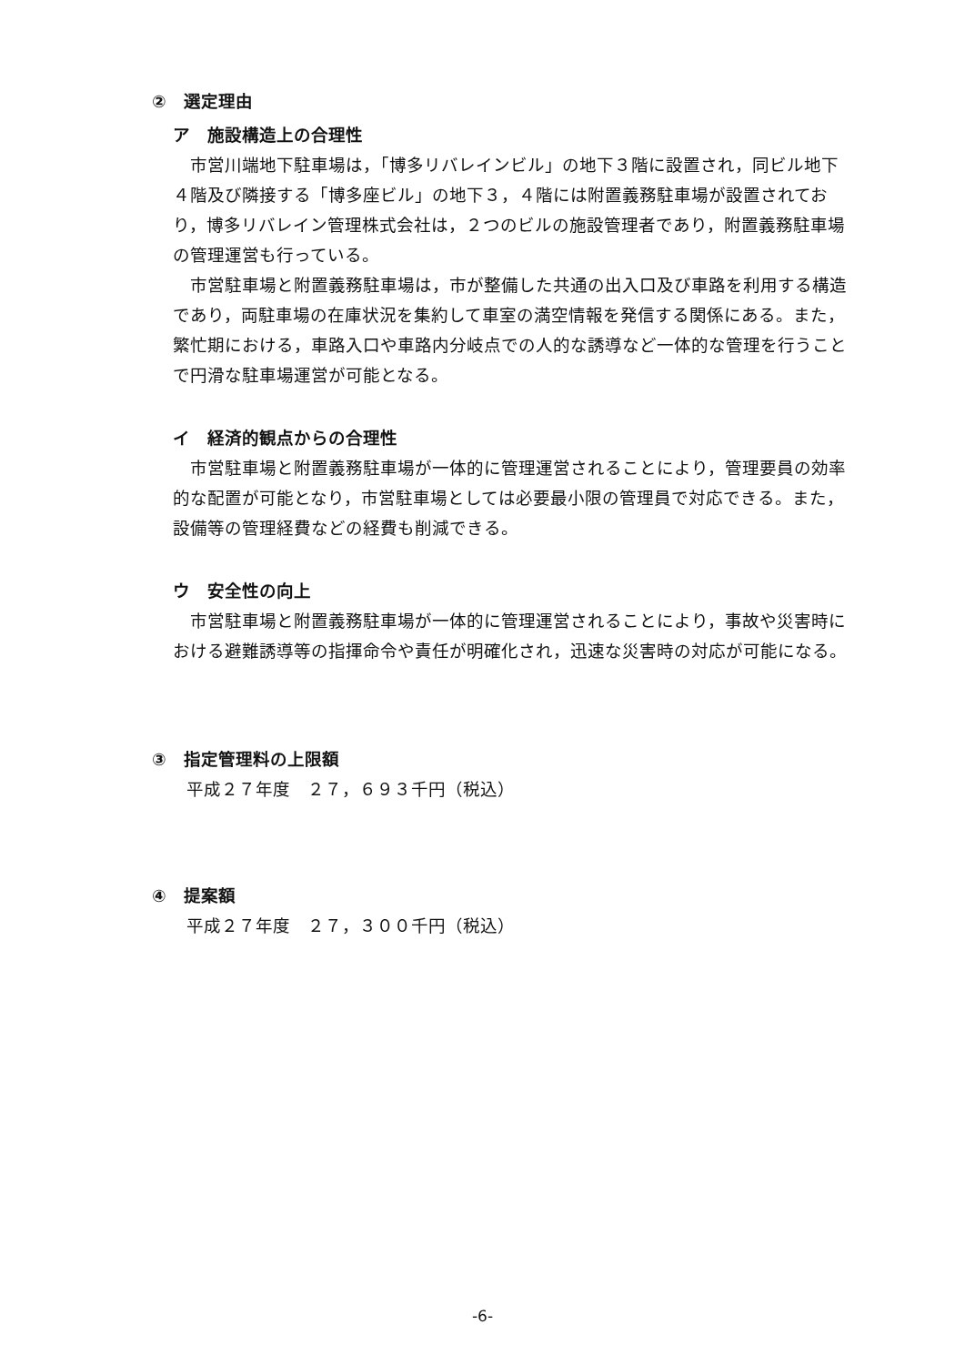②　選定理由
ア　施設構造上の合理性
　市営川端地下駐車場は，「博多リバレインビル」の地下３階に設置され，同ビル地下４階及び隣接する「博多座ビル」の地下３，４階には附置義務駐車場が設置されており，博多リバレイン管理株式会社は，２つのビルの施設管理者であり，附置義務駐車場の管理運営も行っている。
　市営駐車場と附置義務駐車場は，市が整備した共通の出入口及び車路を利用する構造であり，両駐車場の在庫状況を集約して車室の満空情報を発信する関係にある。また，繁忙期における，車路入口や車路内分岐点での人的な誘導など一体的な管理を行うことで円滑な駐車場運営が可能となる。
イ　経済的観点からの合理性
　市営駐車場と附置義務駐車場が一体的に管理運営されることにより，管理要員の効率的な配置が可能となり，市営駐車場としては必要最小限の管理員で対応できる。また，設備等の管理経費などの経費も削減できる。
ウ　安全性の向上
　市営駐車場と附置義務駐車場が一体的に管理運営されることにより，事故や災害時における避難誘導等の指揮命令や責任が明確化され，迅速な災害時の対応が可能になる。
③　指定管理料の上限額
　　平成２７年度　２７，６９３千円（税込）
④　提案額
　　平成２７年度　２７，３００千円（税込）
-6-